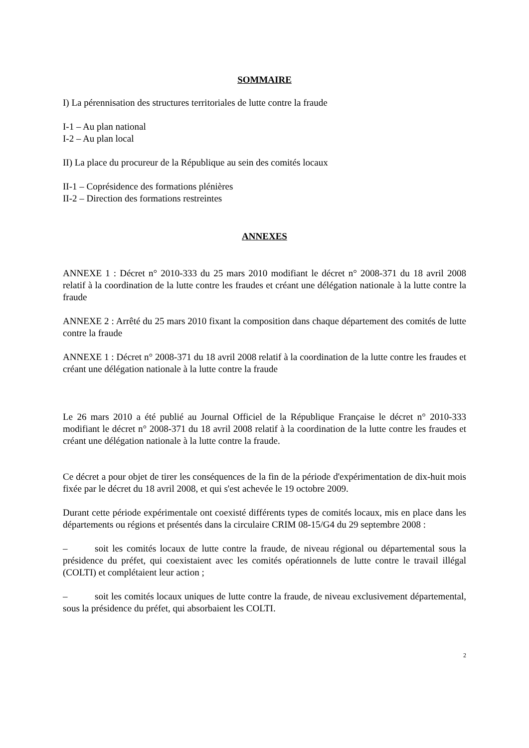SOMMAIRE
I) La pérennisation des structures territoriales de lutte contre la fraude
I-1 – Au plan national
I-2 – Au plan local
II) La place du procureur de la République au sein des comités locaux
II-1 – Coprésidence des formations plénières
II-2 – Direction des formations restreintes
ANNEXES
ANNEXE 1 : Décret n° 2010-333 du 25 mars 2010 modifiant le décret n° 2008-371 du 18 avril 2008 relatif à la coordination de la lutte contre les fraudes et créant une délégation nationale à la lutte contre la fraude
ANNEXE 2 : Arrêté du 25 mars 2010 fixant la composition dans chaque département des comités de lutte contre la fraude
ANNEXE 1 : Décret n° 2008-371 du 18 avril 2008 relatif à la coordination de la lutte contre les fraudes et créant une délégation nationale à la lutte contre la fraude
Le 26 mars 2010 a été publié au Journal Officiel de la République Française le décret n° 2010-333 modifiant le décret n° 2008-371 du 18 avril 2008 relatif à la coordination de la lutte contre les fraudes et créant une délégation nationale à la lutte contre la fraude.
Ce décret a pour objet de tirer les conséquences de la fin de la période d'expérimentation de dix-huit mois fixée par le décret du 18 avril 2008, et qui s'est achevée le 19 octobre 2009.
Durant cette période expérimentale ont coexisté différents types de comités locaux, mis en place dans les départements ou régions et présentés dans la circulaire CRIM 08-15/G4 du 29 septembre 2008 :
– soit les comités locaux de lutte contre la fraude, de niveau régional ou départemental sous la présidence du préfet, qui coexistaient avec les comités opérationnels de lutte contre le travail illégal (COLTI) et complétaient leur action ;
– soit les comités locaux uniques de lutte contre la fraude, de niveau exclusivement départemental, sous la présidence du préfet, qui absorbaient les COLTI.
2